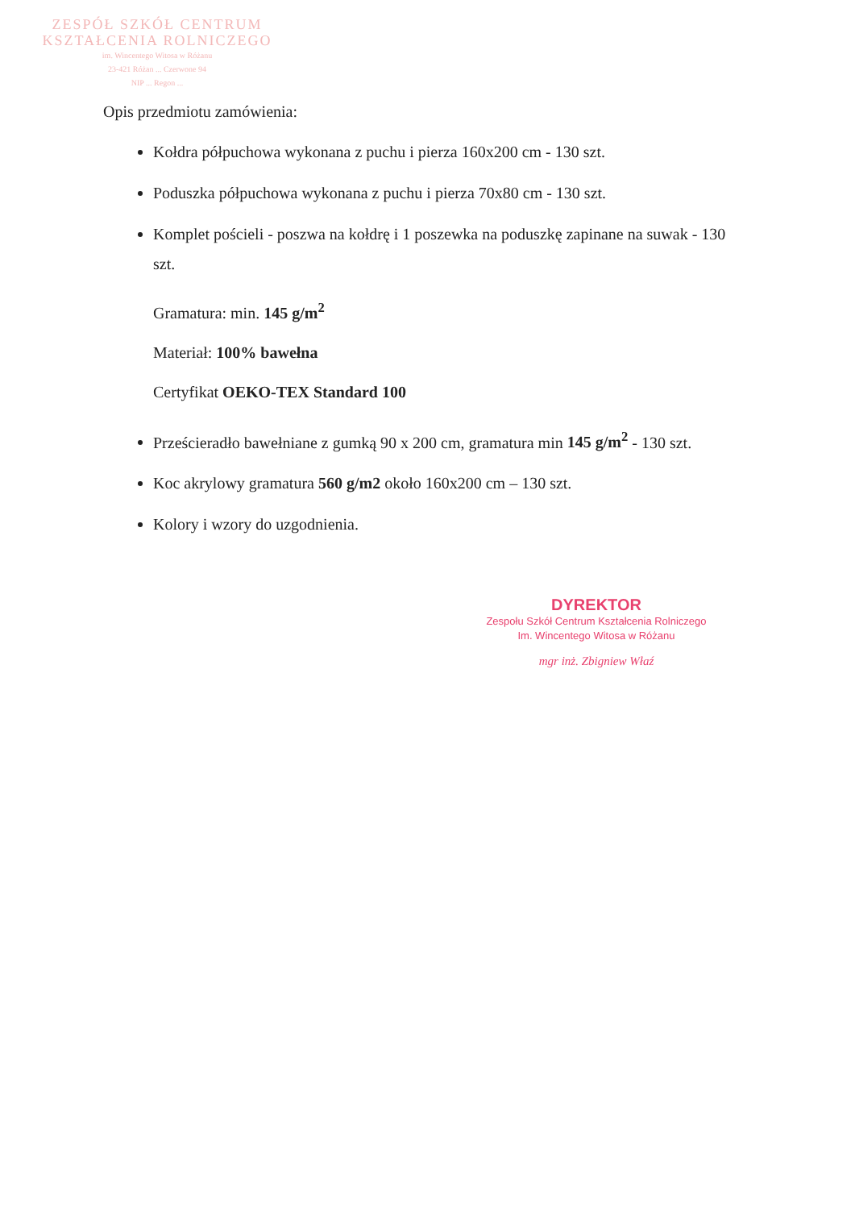ZESPÓŁ SZKÓŁ CENTRUM
KSZTAŁCENIA ROLNICZEGO
im. Wincentego Witosa w Różanu
23-421 Różan ... Czerwone 94
NIP ... Regon ...
Opis przedmiotu zamówienia:
Kołdra półpuchowa wykonana z puchu i pierza 160x200 cm - 130 szt.
Poduszka półpuchowa wykonana z puchu i pierza 70x80 cm - 130 szt.
Komplet pościeli - poszwa na kołdrę i 1 poszewka na poduszkę zapinane na suwak - 130 szt.
Gramatura: min. 145 g/m<sup>2</sup>
Materiał: 100% bawełna
Certyfikat OEKO-TEX Standard 100
Prześcieradło bawełniane z gumką 90 x 200 cm, gramatura min 145 g/m<sup>2</sup> - 130 szt.
Koc akrylowy gramatura 560 g/m2 około 160x200 cm – 130 szt.
Kolory i wzory do uzgodnienia.
DYREKTOR
Zespołu Szkół Centrum Kształcenia Rolniczego
Im. Wincentego Witosa w Różanu
mgr inż. Zbigniew Właź